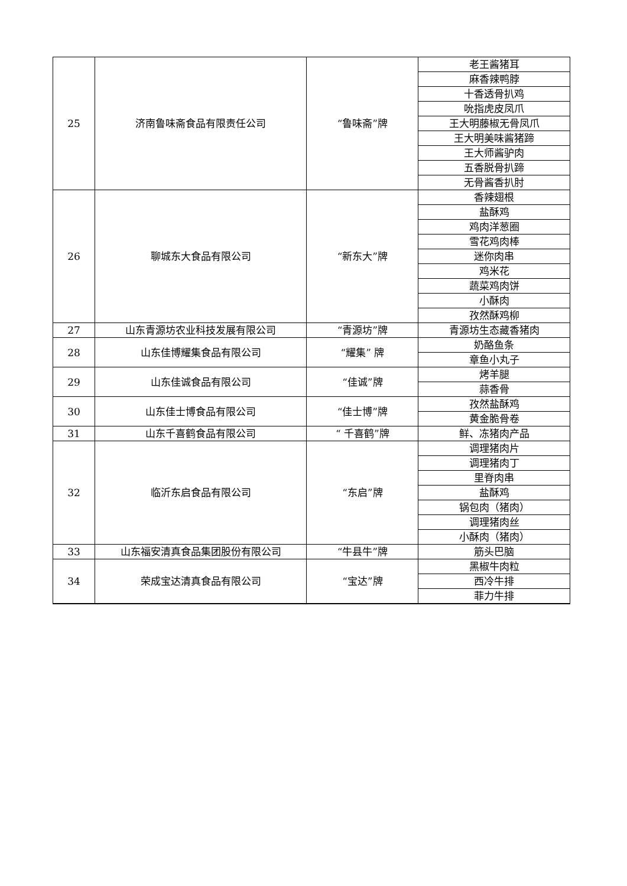| 25 | 济南鲁味斋食品有限责任公司 | “鲁味斋”牌 | 老王酱猪耳 |
| | | | 麻香辣鸭脖 |
| | | | 十香透骨扒鸡 |
| | | | 吮指虎皮凤爪 |
| | | | 王大明藤椒无骨凤爪 |
| | | | 王大明美味酱猪蹄 |
| | | | 王大师酱驴肉 |
| | | | 五香脱骨扒蹄 |
| | | | 无骨酱香扒肘 |
| 26 | 聊城东大食品有限公司 | “新东大”牌 | 香辣翅根 |
| | | | 盐酥鸡 |
| | | | 鸡肉洋葱圈 |
| | | | 雪花鸡肉棒 |
| | | | 迷你肉串 |
| | | | 鸡米花 |
| | | | 蔬菜鸡肉饼 |
| | | | 小酥肉 |
| | | | 孜然酥鸡柳 |
| 27 | 山东青源坊农业科技发展有限公司 | “青源坊”牌 | 青源坊生态藏香猪肉 |
| 28 | 山东佳博耀集食品有限公司 | “耀集” 牌 | 奶酪鱼条 |
| | | | 章鱼小丸子 |
| 29 | 山东佳诚食品有限公司 | “佳诚”牌 | 烤羊腿 |
| | | | 蒜香骨 |
| 30 | 山东佳士博食品有限公司 | “佳士博”牌 | 孜然盐酥鸡 |
| | | | 黄金脆骨卷 |
| 31 | 山东千喜鹤食品有限公司 | “ 千喜鹤”牌 | 鲜、冻猪肉产品 |
| 32 | 临沂东启食品有限公司 | “东启”牌 | 调理猪肉片 |
| | | | 调理猪肉丁 |
| | | | 里脊肉串 |
| | | | 盐酥鸡 |
| | | | 锅包肉（猪肉） |
| | | | 调理猪肉丝 |
| | | | 小酥肉（猪肉） |
| 33 | 山东福安清真食品集团股份有限公司 | “牛县牛”牌 | 筋头巴脑 |
| 34 | 荣成宝达清真食品有限公司 | “宝达”牌 | 黑椒牛肉粒 |
| | | | 西冷牛排 |
| | | | 菲力牛排 |